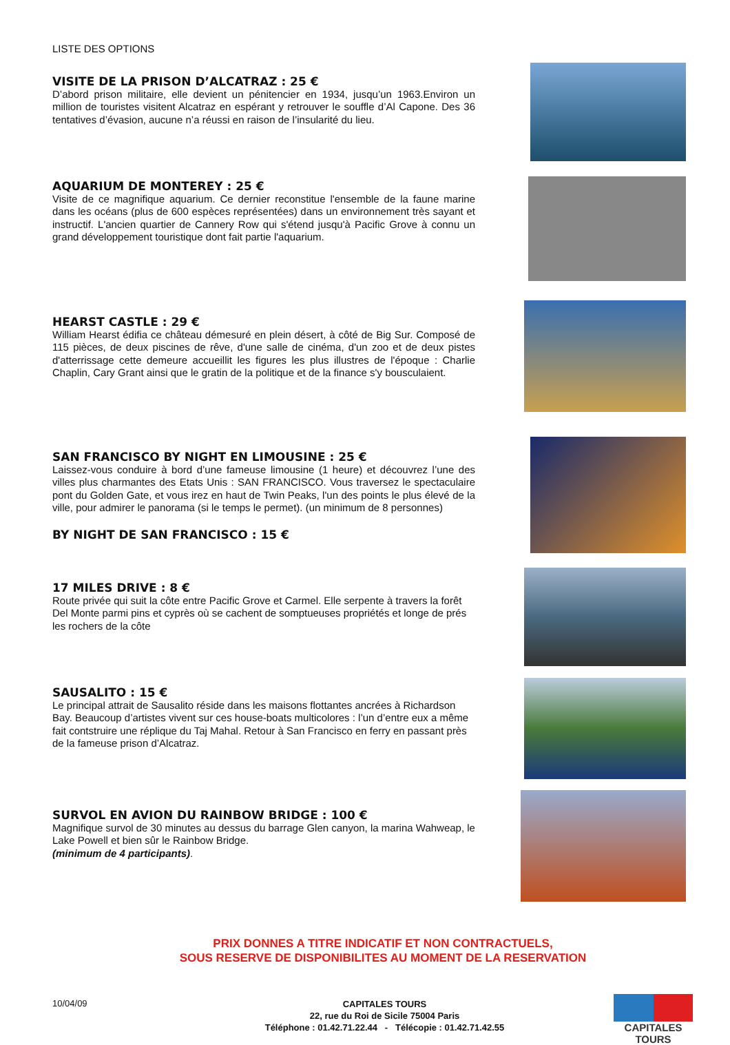LISTE DES OPTIONS
VISITE DE LA PRISON D’ALCATRAZ : 25 €
D’abord prison militaire, elle devient un pénitencier en 1934, jusqu’un 1963.Environ un million de touristes visitent Alcatraz en espérant y retrouver le souffle d’Al Capone. Des 36 tentatives d’évasion, aucune n’a réussi en raison de l’insularité du lieu.
AQUARIUM DE MONTEREY : 25 €
Visite de ce magnifique aquarium. Ce dernier reconstitue l'ensemble de la faune marine dans les océans (plus de 600 espèces représentées) dans un environnement très sayant et instructif. L'ancien quartier de Cannery Row qui s'étend jusqu'à Pacific Grove à connu un grand développement touristique dont fait partie l'aquarium.
HEARST CASTLE : 29 €
William Hearst édifia ce château démesuré en plein désert, à côté de Big Sur. Composé de 115 pièces, de deux piscines de rêve, d'une salle de cinéma, d'un zoo et de deux pistes d'atterrissage cette demeure accueillit les figures les plus illustres de l'époque : Charlie Chaplin, Cary Grant ainsi que le gratin de la politique et de la finance s'y bousculaient.
SAN FRANCISCO BY NIGHT EN LIMOUSINE : 25 €
Laissez-vous conduire à bord d’une fameuse limousine (1 heure) et découvrez l’une des villes plus charmantes des Etats Unis : SAN FRANCISCO. Vous traversez le spectaculaire pont du Golden Gate, et vous irez en haut de Twin Peaks, l'un des points le plus élevé de la ville, pour admirer le panorama (si le temps le permet). (un minimum de 8 personnes)
BY NIGHT DE SAN FRANCISCO : 15 €
17 MILES DRIVE : 8 €
Route privée qui suit la côte entre Pacific Grove et Carmel. Elle serpente à travers la forêt Del Monte parmi pins et cyprès où se cachent de somptueuses propriétés et longe de prés les rochers de la côte
SAUSALITO : 15 €
Le principal attrait de Sausalito réside dans les maisons flottantes ancrées à Richardson Bay. Beaucoup d’artistes vivent sur ces house-boats multicolores : l’un d’entre eux a même fait contstruire une réplique du Taj Mahal. Retour à San Francisco en ferry en passant près de la fameuse prison d’Alcatraz.
SURVOL EN AVION DU RAINBOW BRIDGE : 100 €
Magnifique survol de 30 minutes au dessus du barrage Glen canyon, la marina Wahweap, le Lake Powell et bien sûr le Rainbow Bridge.
(minimum de 4 participants).
PRIX DONNES A TITRE INDICATIF ET NON CONTRACTUELS,
SOUS RESERVE DE DISPONIBILITES AU MOMENT DE LA RESERVATION
10/04/09
CAPITALES TOURS
22, rue du Roi de Sicile 75004 Paris
Téléphone : 01.42.71.22.44 - Télécopie : 01.42.71.42.55
CAPITALES TOURS